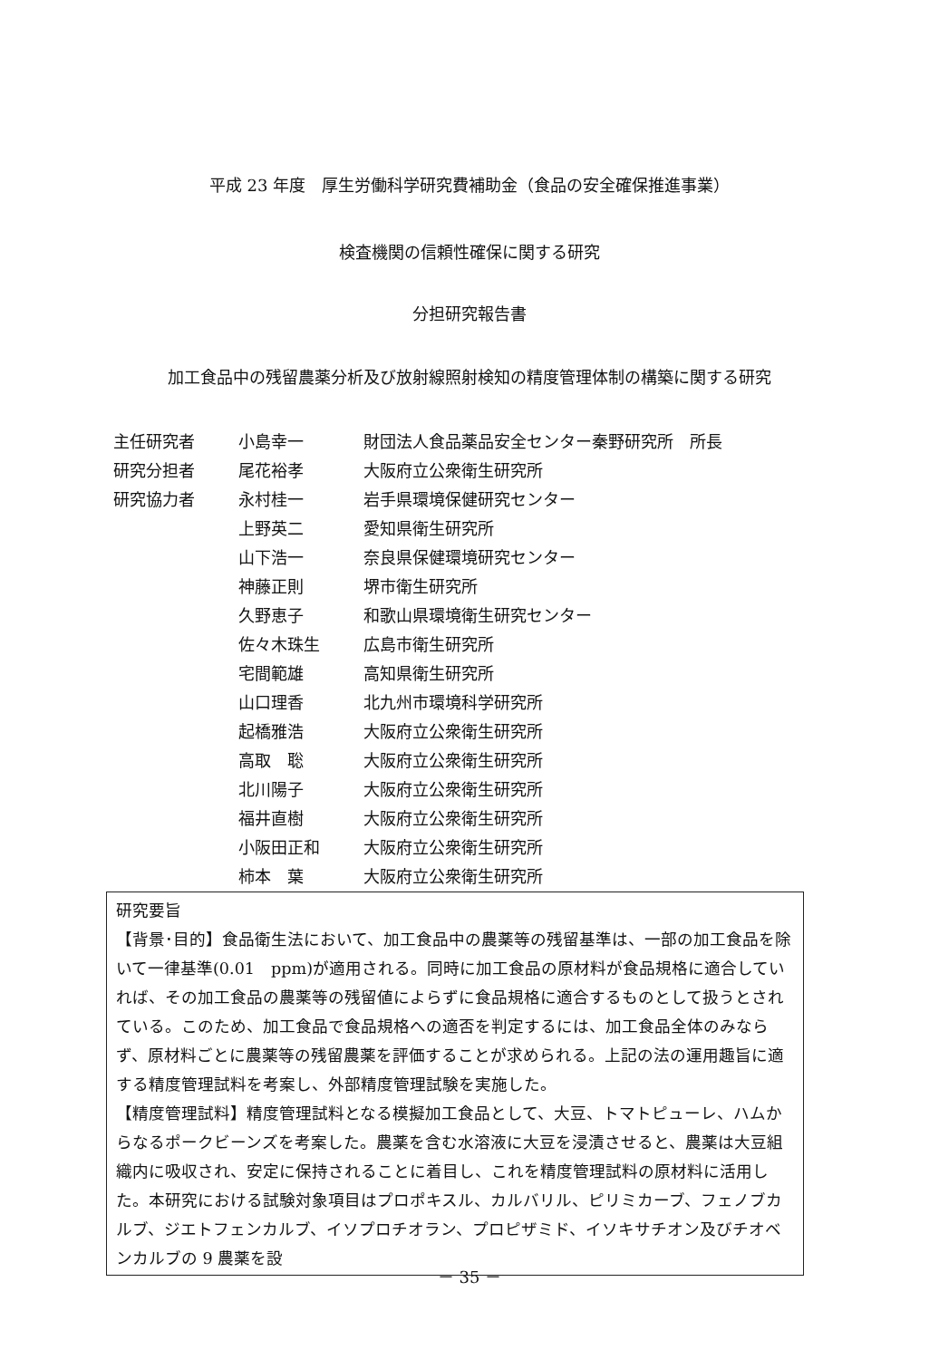平成 23 年度　厚生労働科学研究費補助金（食品の安全確保推進事業）
検査機関の信頼性確保に関する研究
分担研究報告書
加工食品中の残留農薬分析及び放射線照射検知の精度管理体制の構築に関する研究
| 主任研究者 | 小島幸一 | 財団法人食品薬品安全センター秦野研究所 所長 |
| 研究分担者 | 尾花裕孝 | 大阪府立公衆衛生研究所 |
| 研究協力者 | 永村桂一 | 岩手県環境保健研究センター |
| | 上野英二 | 愛知県衛生研究所 |
| | 山下浩一 | 奈良県保健環境研究センター |
| | 神藤正則 | 堺市衛生研究所 |
| | 久野恵子 | 和歌山県環境衛生研究センター |
| | 佐々木珠生 | 広島市衛生研究所 |
| | 宅間範雄 | 高知県衛生研究所 |
| | 山口理香 | 北九州市環境科学研究所 |
| | 起橋雅浩 | 大阪府立公衆衛生研究所 |
| | 高取 聡 | 大阪府立公衆衛生研究所 |
| | 北川陽子 | 大阪府立公衆衛生研究所 |
| | 福井直樹 | 大阪府立公衆衛生研究所 |
| | 小阪田正和 | 大阪府立公衆衛生研究所 |
| | 柿本 葉 | 大阪府立公衆衛生研究所 |
研究要旨
【背景･目的】食品衛生法において、加工食品中の農薬等の残留基準は、一部の加工食品を除いて一律基準(0.01　ppm)が適用される。同時に加工食品の原材料が食品規格に適合していれば、その加工食品の農薬等の残留値によらずに食品規格に適合するものとして扱うとされている。このため、加工食品で食品規格への適否を判定するには、加工食品全体のみならず、原材料ごとに農薬等の残留農薬を評価することが求められる。上記の法の運用趣旨に適する精度管理試料を考案し、外部精度管理試験を実施した。
【精度管理試料】精度管理試料となる模擬加工食品として、大豆、トマトピューレ、ハムからなるポークビーンズを考案した。農薬を含む水溶液に大豆を浸漬させると、農薬は大豆組織内に吸収され、安定に保持されることに着目し、これを精度管理試料の原材料に活用した。本研究における試験対象項目はプロポキスル、カルバリル、ピリミカーブ、フェノブカルブ、ジエトフェンカルブ、イソプロチオラン、プロピザミド、イソキサチオン及びチオベンカルブの 9 農薬を設
－ 35 －